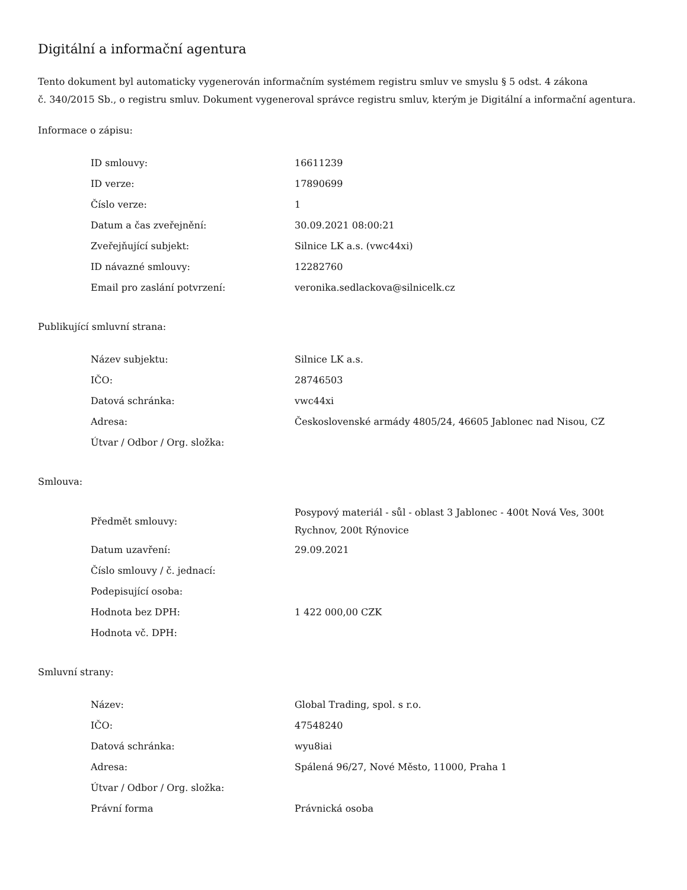Digitální a informační agentura
Tento dokument byl automaticky vygenerován informačním systémem registru smluv ve smyslu § 5 odst. 4 zákona
č. 340/2015 Sb., o registru smluv. Dokument vygeneroval správce registru smluv, kterým je Digitální a informační agentura.
Informace o zápisu:
| ID smlouvy: | 16611239 |
| ID verze: | 17890699 |
| Číslo verze: | 1 |
| Datum a čas zveřejnění: | 30.09.2021 08:00:21 |
| Zveřejňující subjekt: | Silnice LK a.s. (vwc44xi) |
| ID návazné smlouvy: | 12282760 |
| Email pro zaslání potvrzení: | veronika.sedlackova@silnicelk.cz |
Publikující smluvní strana:
| Název subjektu: | Silnice LK a.s. |
| IČO: | 28746503 |
| Datová schránka: | vwc44xi |
| Adresa: | Československé armády 4805/24, 46605 Jablonec nad Nisou, CZ |
| Útvar / Odbor / Org. složka: | |
Smlouva:
| Předmět smlouvy: | Posypový materiál - sůl - oblast 3 Jablonec - 400t Nová Ves, 300t Rychnov, 200t Rýnovice |
| Datum uzavření: | 29.09.2021 |
| Číslo smlouvy / č. jednací: | |
| Podepisující osoba: | |
| Hodnota bez DPH: | 1 422 000,00 CZK |
| Hodnota vč. DPH: | |
Smluvní strany:
| Název: | Global Trading, spol. s r.o. |
| IČO: | 47548240 |
| Datová schránka: | wyu8iai |
| Adresa: | Spálená 96/27, Nové Město, 11000, Praha 1 |
| Útvar / Odbor / Org. složka: | |
| Právní forma | Právnická osoba |